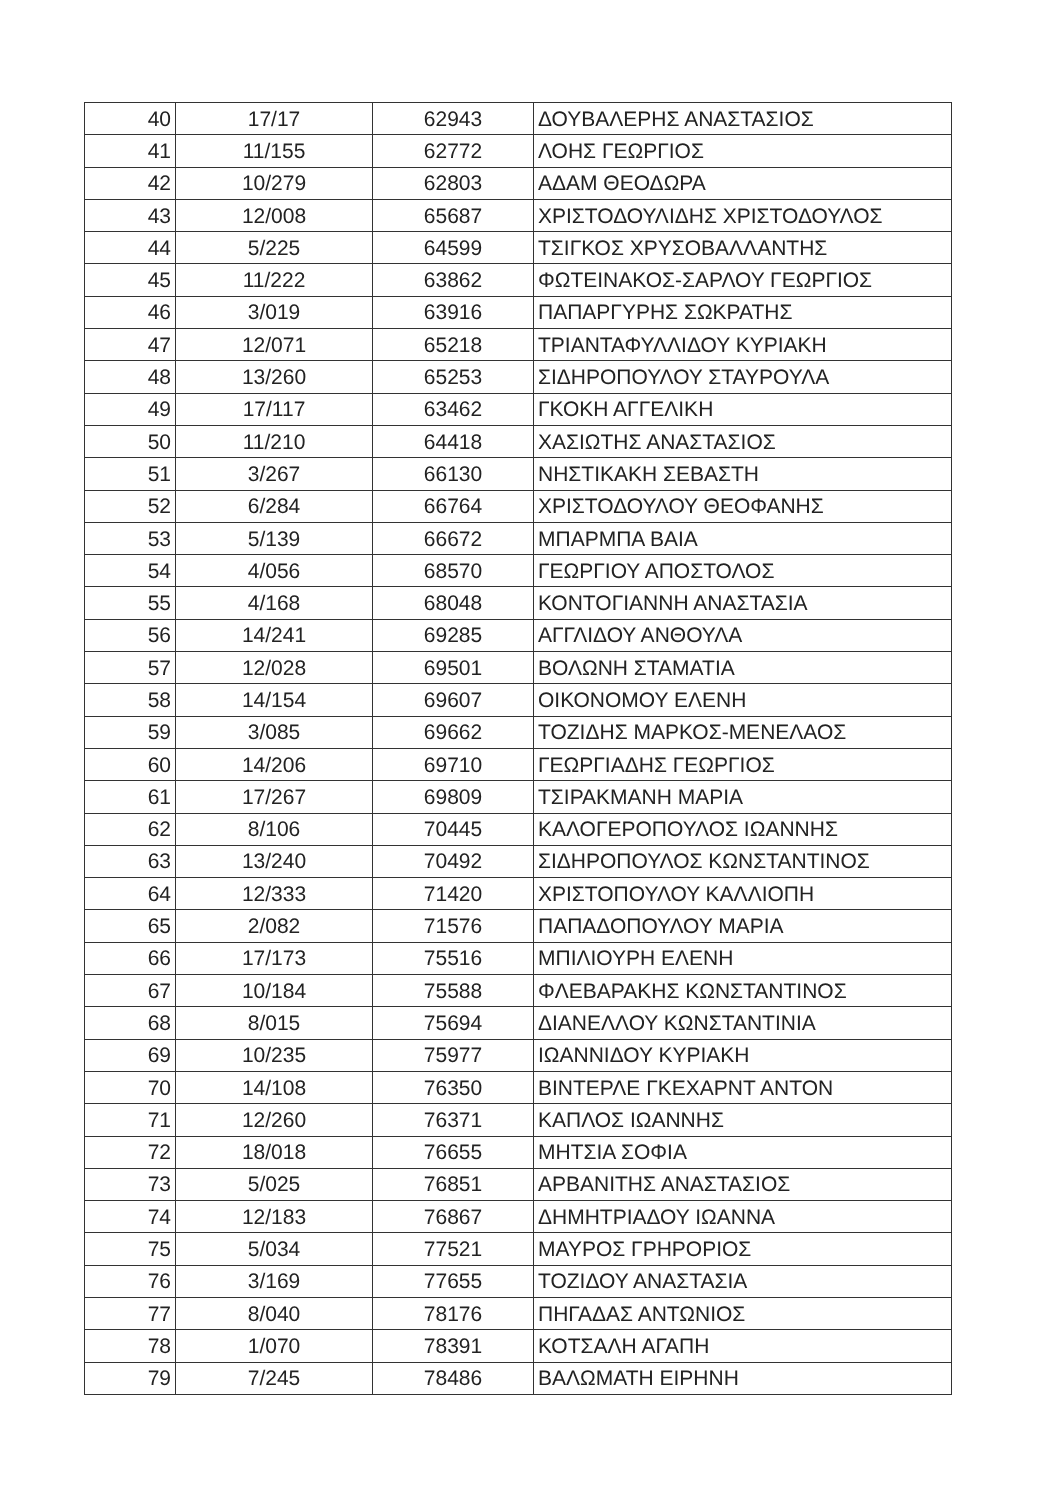| 40 | 17/17 | 62943 | ΔΟΥΒΑΛΕΡΗΣ ΑΝΑΣΤΑΣΙΟΣ |
| 41 | 11/155 | 62772 | ΛΟΗΣ ΓΕΩΡΓΙΟΣ |
| 42 | 10/279 | 62803 | ΑΔΑΜ ΘΕΟΔΩΡΑ |
| 43 | 12/008 | 65687 | ΧΡΙΣΤΟΔΟΥΛΙΔΗΣ ΧΡΙΣΤΟΔΟΥΛΟΣ |
| 44 | 5/225 | 64599 | ΤΣΙΓΚΟΣ ΧΡΥΣΟΒΑΛΛΑΝΤΗΣ |
| 45 | 11/222 | 63862 | ΦΩΤΕΙΝΑΚΟΣ-ΣΑΡΛΟΥ ΓΕΩΡΓΙΟΣ |
| 46 | 3/019 | 63916 | ΠΑΠΑΡΓΥΡΗΣ ΣΩΚΡΑΤΗΣ |
| 47 | 12/071 | 65218 | ΤΡΙΑΝΤΑΦΥΛΛΙΔΟΥ ΚΥΡΙΑΚΗ |
| 48 | 13/260 | 65253 | ΣΙΔΗΡΟΠΟΥΛΟΥ ΣΤΑΥΡΟΥΛΑ |
| 49 | 17/117 | 63462 | ΓΚΟΚΗ ΑΓΓΕΛΙΚΗ |
| 50 | 11/210 | 64418 | ΧΑΣΙΩΤΗΣ ΑΝΑΣΤΑΣΙΟΣ |
| 51 | 3/267 | 66130 | ΝΗΣΤΙΚΑΚΗ ΣΕΒΑΣΤΗ |
| 52 | 6/284 | 66764 | ΧΡΙΣΤΟΔΟΥΛΟΥ ΘΕΟΦΑΝΗΣ |
| 53 | 5/139 | 66672 | ΜΠΑΡΜΠΑ ΒΑΙΑ |
| 54 | 4/056 | 68570 | ΓΕΩΡΓΙΟΥ ΑΠΟΣΤΟΛΟΣ |
| 55 | 4/168 | 68048 | ΚΟΝΤΟΓΙΑΝΝΗ ΑΝΑΣΤΑΣΙΑ |
| 56 | 14/241 | 69285 | ΑΓΓΛΙΔΟΥ ΑΝΘΟΥΛΑ |
| 57 | 12/028 | 69501 | ΒΟΛΩΝΗ ΣΤΑΜΑΤΙΑ |
| 58 | 14/154 | 69607 | ΟΙΚΟΝΟΜΟΥ ΕΛΕΝΗ |
| 59 | 3/085 | 69662 | ΤΟΖΙΔΗΣ ΜΑΡΚΟΣ-ΜΕΝΕΛΑΟΣ |
| 60 | 14/206 | 69710 | ΓΕΩΡΓΙΑΔΗΣ ΓΕΩΡΓΙΟΣ |
| 61 | 17/267 | 69809 | ΤΣΙΡΑΚΜΑΝΗ ΜΑΡΙΑ |
| 62 | 8/106 | 70445 | ΚΑΛΟΓΕΡΟΠΟΥΛΟΣ ΙΩΑΝΝΗΣ |
| 63 | 13/240 | 70492 | ΣΙΔΗΡΟΠΟΥΛΟΣ ΚΩΝΣΤΑΝΤΙΝΟΣ |
| 64 | 12/333 | 71420 | ΧΡΙΣΤΟΠΟΥΛΟΥ ΚΑΛΛΙΟΠΗ |
| 65 | 2/082 | 71576 | ΠΑΠΑΔΟΠΟΥΛΟΥ ΜΑΡΙΑ |
| 66 | 17/173 | 75516 | ΜΠΙΛΙΟΥΡΗ ΕΛΕΝΗ |
| 67 | 10/184 | 75588 | ΦΛΕΒΑΡΑΚΗΣ ΚΩΝΣΤΑΝΤΙΝΟΣ |
| 68 | 8/015 | 75694 | ΔΙΑΝΕΛΛΟΥ ΚΩΝΣΤΑΝΤΙΝΙΑ |
| 69 | 10/235 | 75977 | ΙΩΑΝΝΙΔΟΥ ΚΥΡΙΑΚΗ |
| 70 | 14/108 | 76350 | ΒΙΝΤΕΡΛΕ ΓΚΕΧΑΡΝΤ ΑΝΤΟΝ |
| 71 | 12/260 | 76371 | ΚΑΠΛΟΣ ΙΩΑΝΝΗΣ |
| 72 | 18/018 | 76655 | ΜΗΤΣΙΑ ΣΟΦΙΑ |
| 73 | 5/025 | 76851 | ΑΡΒΑΝΙΤΗΣ ΑΝΑΣΤΑΣΙΟΣ |
| 74 | 12/183 | 76867 | ΔΗΜΗΤΡΙΑΔΟΥ ΙΩΑΝΝΑ |
| 75 | 5/034 | 77521 | ΜΑΥΡΟΣ ΓΡΗΡΟΡΙΟΣ |
| 76 | 3/169 | 77655 | ΤΟΖΙΔΟΥ ΑΝΑΣΤΑΣΙΑ |
| 77 | 8/040 | 78176 | ΠΗΓΑΔΑΣ ΑΝΤΩΝΙΟΣ |
| 78 | 1/070 | 78391 | ΚΟΤΣΑΛΗ ΑΓΑΠΗ |
| 79 | 7/245 | 78486 | ΒΑΛΩΜΑΤΗ ΕΙΡΗΝΗ |